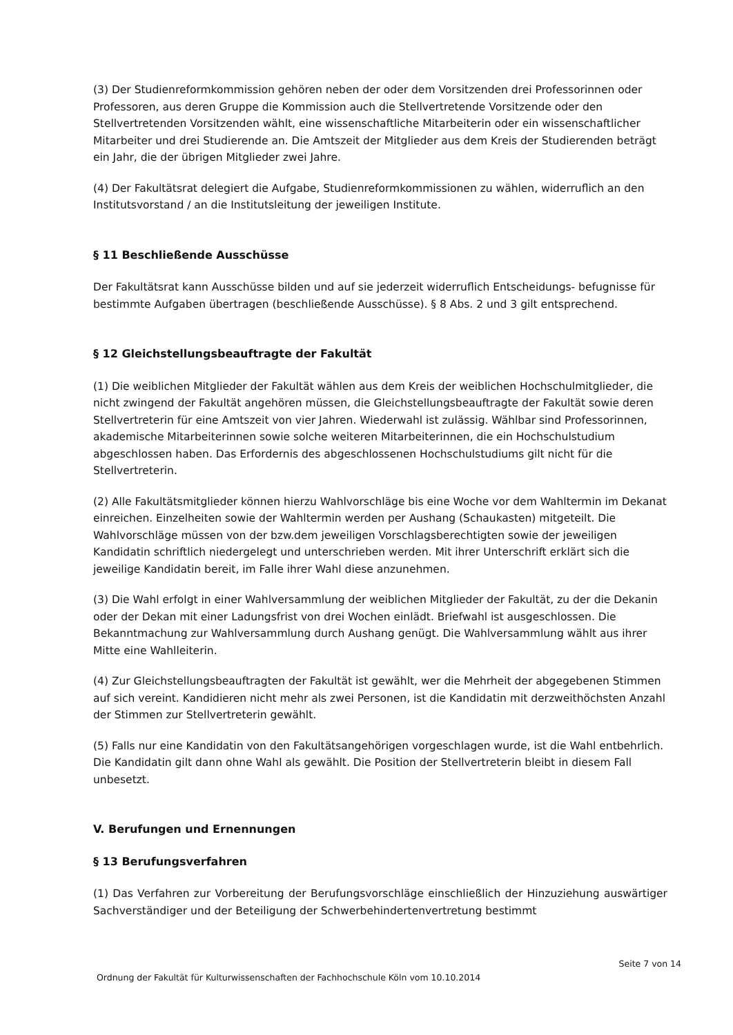(3) Der Studienreformkommission gehören neben der oder dem Vorsitzenden drei Professorinnen oder Professoren, aus deren Gruppe die Kommission auch die Stellvertretende Vorsitzende oder den Stellvertretenden Vorsitzenden wählt, eine wissenschaftliche Mitarbeiterin oder ein wissenschaftlicher Mitarbeiter und drei Studierende an. Die Amtszeit der Mitglieder aus dem Kreis der Studierenden beträgt ein Jahr, die der übrigen Mitglieder zwei Jahre.
(4) Der Fakultätsrat delegiert die Aufgabe, Studienreformkommissionen zu wählen, widerruflich an den Institutsvorstand / an die Institutsleitung der jeweiligen Institute.
§ 11 Beschließende Ausschüsse
Der Fakultätsrat kann Ausschüsse bilden und auf sie jederzeit widerruflich Entscheidungs- befugnisse für bestimmte Aufgaben übertragen (beschließende Ausschüsse). § 8 Abs. 2 und 3 gilt entsprechend.
§ 12 Gleichstellungsbeauftragte der Fakultät
(1) Die weiblichen Mitglieder der Fakultät wählen aus dem Kreis der weiblichen Hochschulmitglieder, die nicht zwingend der Fakultät angehören müssen, die Gleichstellungsbeauftragte der Fakultät sowie deren Stellvertreterin für eine Amtszeit von vier Jahren. Wiederwahl ist zulässig. Wählbar sind Professorinnen, akademische Mitarbeiterinnen sowie solche weiteren Mitarbeiterinnen, die ein Hochschulstudium abgeschlossen haben. Das Erfordernis des abgeschlossenen Hochschulstudiums gilt nicht für die Stellvertreterin.
(2) Alle Fakultätsmitglieder können hierzu Wahlvorschläge bis eine Woche vor dem Wahltermin im Dekanat einreichen. Einzelheiten sowie der Wahltermin werden per Aushang (Schaukasten) mitgeteilt. Die Wahlvorschläge müssen von der bzw.dem jeweiligen Vorschlagsberechtigten sowie der jeweiligen Kandidatin schriftlich niedergelegt und unterschrieben werden. Mit ihrer Unterschrift erklärt sich die jeweilige Kandidatin bereit, im Falle ihrer Wahl diese anzunehmen.
(3) Die Wahl erfolgt in einer Wahlversammlung der weiblichen Mitglieder der Fakultät, zu der die Dekanin oder der Dekan mit einer Ladungsfrist von drei Wochen einlädt. Briefwahl ist ausgeschlossen. Die Bekanntmachung zur Wahlversammlung durch Aushang genügt. Die Wahlversammlung wählt aus ihrer Mitte eine Wahlleiterin.
(4) Zur Gleichstellungsbeauftragten der Fakultät ist gewählt, wer die Mehrheit der abgegebenen Stimmen auf sich vereint. Kandidieren nicht mehr als zwei Personen, ist die Kandidatin mit derzweithöchsten Anzahl der Stimmen zur Stellvertreterin gewählt.
(5) Falls nur eine Kandidatin von den Fakultätsangehörigen vorgeschlagen wurde, ist die Wahl entbehrlich. Die Kandidatin gilt dann ohne Wahl als gewählt. Die Position der Stellvertreterin bleibt in diesem Fall unbesetzt.
V. Berufungen und Ernennungen
§ 13 Berufungsverfahren
(1) Das Verfahren zur Vorbereitung der Berufungsvorschläge einschließlich der Hinzuziehung auswärtiger Sachverständiger und der Beteiligung der Schwerbehindertenvertretung bestimmt
Seite 7 von 14
Ordnung der Fakultät für Kulturwissenschaften der Fachhochschule Köln vom 10.10.2014